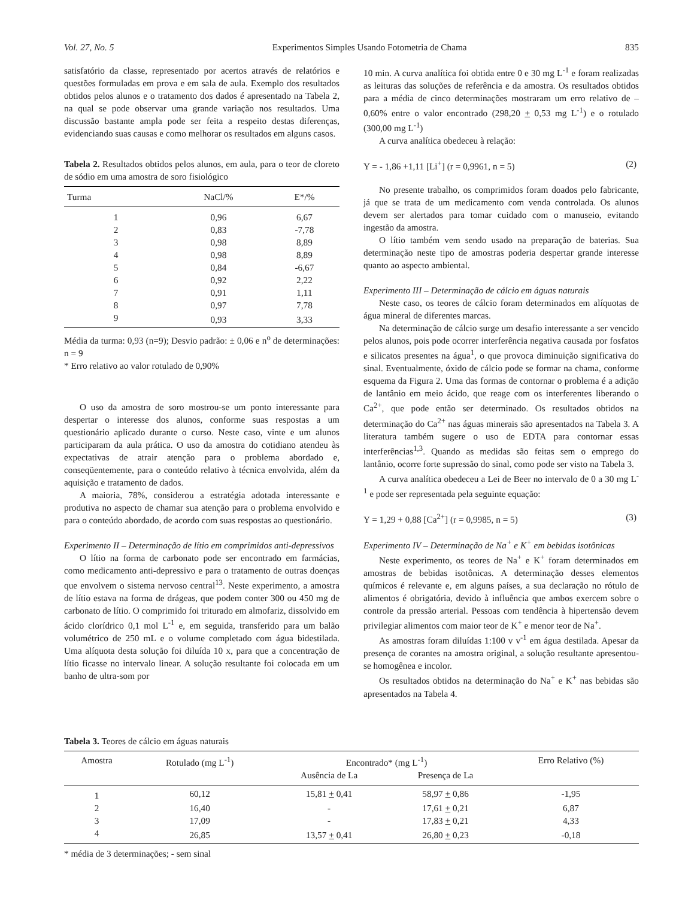Vol. 27, No. 5 Experimentos Simples Usando Fotometria de Chama 835
satisfatório da classe, representado por acertos através de relatórios e questões formuladas em prova e em sala de aula. Exemplo dos resultados obtidos pelos alunos e o tratamento dos dados é apresentado na Tabela 2, na qual se pode observar uma grande variação nos resultados. Uma discussão bastante ampla pode ser feita a respeito destas diferenças, evidenciando suas causas e como melhorar os resultados em alguns casos.
Tabela 2. Resultados obtidos pelos alunos, em aula, para o teor de cloreto de sódio em uma amostra de soro fisiológico
| Turma | NaCl/% | E*/% |
| --- | --- | --- |
| 1 | 0,96 | 6,67 |
| 2 | 0,83 | -7,78 |
| 3 | 0,98 | 8,89 |
| 4 | 0,98 | 8,89 |
| 5 | 0,84 | -6,67 |
| 6 | 0,92 | 2,22 |
| 7 | 0,91 | 1,11 |
| 8 | 0,97 | 7,78 |
| 9 | 0,93 | 3,33 |
Média da turma: 0,93 (n=9); Desvio padrão: ± 0,06 e n<sup>o</sup> de determinações: n = 9
* Erro relativo ao valor rotulado de 0,90%
O uso da amostra de soro mostrou-se um ponto interessante para despertar o interesse dos alunos, conforme suas respostas a um questionário aplicado durante o curso. Neste caso, vinte e um alunos participaram da aula prática. O uso da amostra do cotidiano atendeu às expectativas de atrair atenção para o problema abordado e, conseqüentemente, para o conteúdo relativo à técnica envolvida, além da aquisição e tratamento de dados.
A maioria, 78%, considerou a estratégia adotada interessante e produtiva no aspecto de chamar sua atenção para o problema envolvido e para o conteúdo abordado, de acordo com suas respostas ao questionário.
Experimento II – Determinação de lítio em comprimidos anti-depressivos
O lítio na forma de carbonato pode ser encontrado em farmácias, como medicamento anti-depressivo e para o tratamento de outras doenças que envolvem o sistema nervoso central<sup>13</sup>. Neste experimento, a amostra de lítio estava na forma de drágeas, que podem conter 300 ou 450 mg de carbonato de lítio. O comprimido foi triturado em almofariz, dissolvido em ácido clorídrico 0,1 mol L<sup>-1</sup> e, em seguida, transferido para um balão volumétrico de 250 mL e o volume completado com água bidestilada. Uma alíquota desta solução foi diluída 10 x, para que a concentração de lítio ficasse no intervalo linear. A solução resultante foi colocada em um banho de ultra-som por
10 min. A curva analítica foi obtida entre 0 e 30 mg L<sup>-1</sup> e foram realizadas as leituras das soluções de referência e da amostra. Os resultados obtidos para a média de cinco determinações mostraram um erro relativo de –0,60% entre o valor encontrado (298,20 + 0,53 mg L<sup>-1</sup>) e o rotulado (300,00 mg L<sup>-1</sup>)
A curva analítica obedeceu à relação:
Y = - 1,86 +1,11 [Li<sup>+</sup>] (r = 0,9961, n = 5) (2)
No presente trabalho, os comprimidos foram doados pelo fabricante, já que se trata de um medicamento com venda controlada. Os alunos devem ser alertados para tomar cuidado com o manuseio, evitando ingestão da amostra.
O lítio também vem sendo usado na preparação de baterias. Sua determinação neste tipo de amostras poderia despertar grande interesse quanto ao aspecto ambiental.
Experimento III – Determinação de cálcio em águas naturais
Neste caso, os teores de cálcio foram determinados em alíquotas de água mineral de diferentes marcas.
Na determinação de cálcio surge um desafio interessante a ser vencido pelos alunos, pois pode ocorrer interferência negativa causada por fosfatos e silicatos presentes na água<sup>1</sup>, o que provoca diminuição significativa do sinal. Eventualmente, óxido de cálcio pode se formar na chama, conforme esquema da Figura 2. Uma das formas de contornar o problema é a adição de lantânio em meio ácido, que reage com os interferentes liberando o Ca<sup>2+</sup>, que pode então ser determinado. Os resultados obtidos na determinação do Ca<sup>2+</sup> nas águas minerais são apresentados na Tabela 3. A literatura também sugere o uso de EDTA para contornar essas interferências<sup>1,3</sup>. Quando as medidas são feitas sem o emprego do lantânio, ocorre forte supressão do sinal, como pode ser visto na Tabela 3.
A curva analítica obedeceu a Lei de Beer no intervalo de 0 a 30 mg L<sup>-1</sup> e pode ser representada pela seguinte equação:
Y = 1,29 + 0,88 [Ca<sup>2+</sup>] (r = 0,9985, n = 5) (3)
Experimento IV – Determinação de Na<sup>+</sup> e K<sup>+</sup> em bebidas isotônicas
Neste experimento, os teores de Na<sup>+</sup> e K<sup>+</sup> foram determinados em amostras de bebidas isotônicas. A determinação desses elementos químicos é relevante e, em alguns países, a sua declaração no rótulo de alimentos é obrigatória, devido à influência que ambos exercem sobre o controle da pressão arterial. Pessoas com tendência à hipertensão devem privilegiar alimentos com maior teor de K<sup>+</sup> e menor teor de Na<sup>+</sup>.
As amostras foram diluídas 1:100 v v<sup>-1</sup> em água destilada. Apesar da presença de corantes na amostra original, a solução resultante apresentou-se homogênea e incolor.
Os resultados obtidos na determinação do Na<sup>+</sup> e K<sup>+</sup> nas bebidas são apresentados na Tabela 4.
Tabela 3. Teores de cálcio em águas naturais
| Amostra | Rotulado (mg L<sup>-1</sup>) | Encontrado* (mg L<sup>-1</sup>) | | Erro Relativo (%) |
| --- | --- | --- | --- | --- |
| | | Ausência de La | Presença de La | |
| 1 | 60,12 | 15,81 + 0,41 | 58,97 + 0,86 | -1,95 |
| 2 | 16,40 | - | 17,61 + 0,21 | 6,87 |
| 3 | 17,09 | - | 17,83 + 0,21 | 4,33 |
| 4 | 26,85 | 13,57 + 0,41 | 26,80 + 0,23 | -0,18 |
* média de 3 determinações; - sem sinal